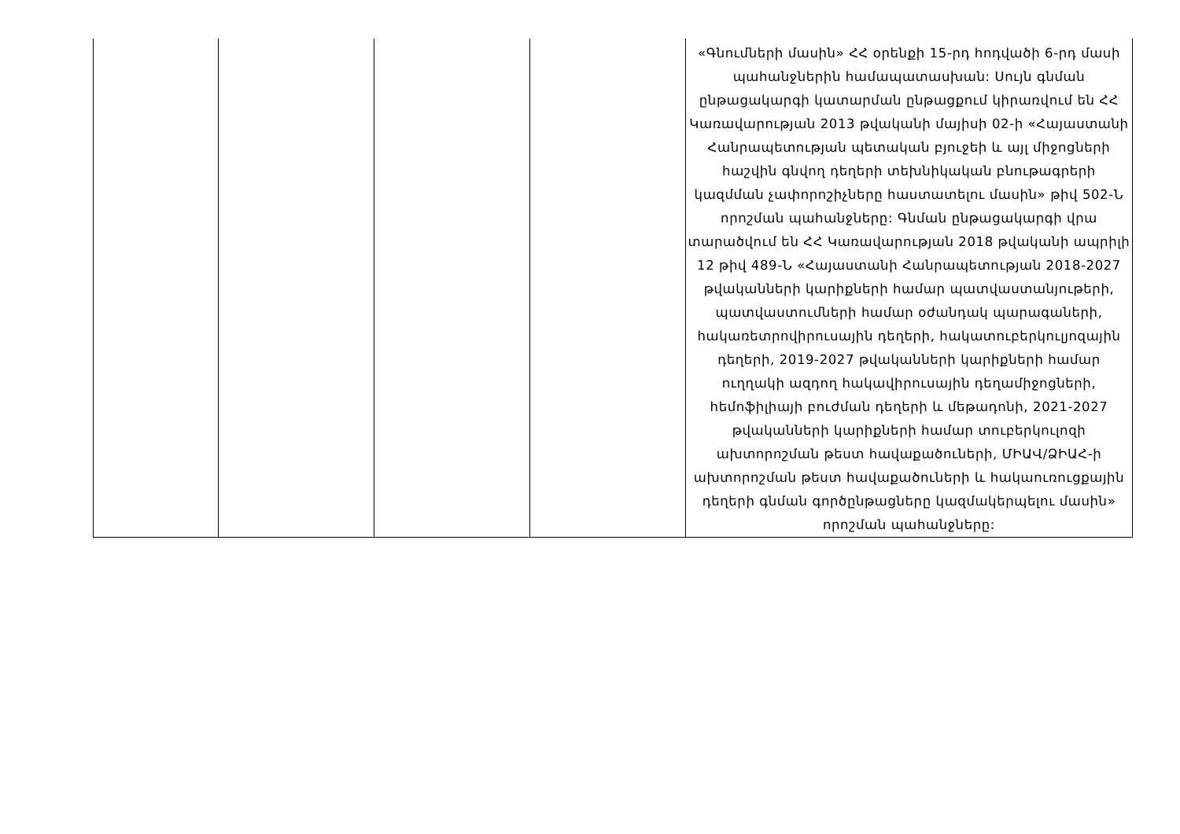| | | | | «Գնումների մասին» ՀՀ օրենքի 15-րդ հոդվածի 6-րդ մասի պահանջներին համապատասխան: Սույն գնման ընթացակարգի կատարման ընթացքում կիրառվում են ՀՀ Կառավարության 2013 թվականի մայիսի 02-ի «Հայաստանի Հանրապետության պետական բյուջեի և այլ միջոցների հաշվին գնվող դեղերի տեխնիկական բնութագրերի կազմման չափորոշիչները հաստատելու մասին» թիվ 502-Ն որոշման պահանջները: Գնման ընթացակարգի վրա տարածվում են ՀՀ Կառավարության 2018 թվականի ապրիլի 12 թիվ 489-Ն «Հայաստանի Հանրապետության 2018-2027 թվականների կարիքների համար պատվաստանյութերի, պատվաստումների համար օժանդակ պարագաների, հակառետրովիրուսային դեղերի, հակատուբերկուլյոզային դեղերի, 2019-2027 թվականների կարիքների համար ուղղակի ազդող հակավիրուսային դեղամիջոցների, հեմոֆիլիայի բուժման դեղերի և մեթադոնի, 2021-2027 թվականների կարիքների համար տուբերկուլոզի ախտորոշման թեստ հավաքածուների, ՄԻԱՎ/ՁԻԱՀ-ի ախտորոշման թեստ հավաքածուների և հակաուռուցքային դեղերի գնման գործընթացները կազմակերպելու մասին» որոշման պահանջները: |